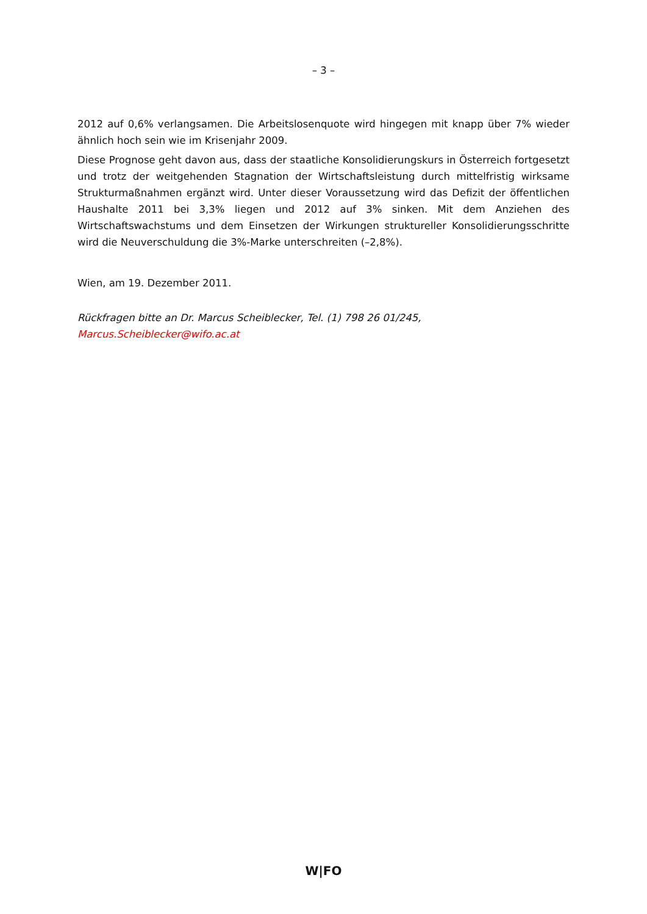– 3 –
2012 auf 0,6% verlangsamen. Die Arbeitslosenquote wird hingegen mit knapp über 7% wieder ähnlich hoch sein wie im Krisenjahr 2009.
Diese Prognose geht davon aus, dass der staatliche Konsolidierungskurs in Österreich fortgesetzt und trotz der weitgehenden Stagnation der Wirtschaftsleistung durch mittelfristig wirksame Strukturmaßnahmen ergänzt wird. Unter dieser Voraussetzung wird das Defizit der öffentlichen Haushalte 2011 bei 3,3% liegen und 2012 auf 3% sinken. Mit dem Anziehen des Wirtschaftswachstums und dem Einsetzen der Wirkungen struktureller Konsolidierungsschritte wird die Neuverschuldung die 3%-Marke unterschreiten (–2,8%).
Wien, am 19. Dezember 2011.
Rückfragen bitte an Dr. Marcus Scheiblecker, Tel. (1) 798 26 01/245,
Marcus.Scheiblecker@wifo.ac.at
W|FO